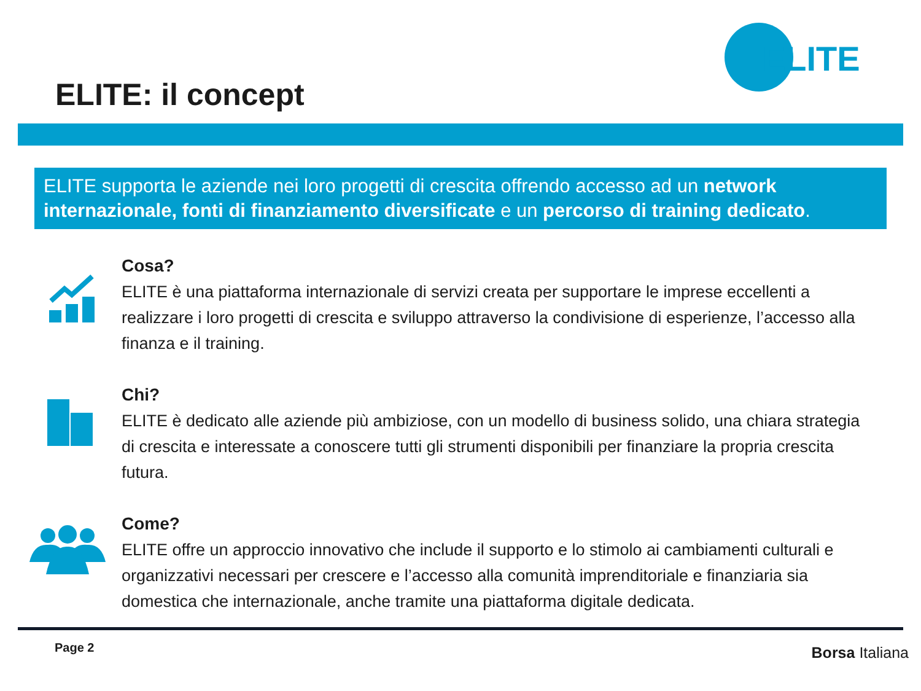ELITE: il concept
ELITE
ELITE supporta le aziende nei loro progetti di crescita offrendo accesso ad un network internazionale, fonti di finanziamento diversificate e un percorso di training dedicato.
Cosa?
ELITE è una piattaforma internazionale di servizi creata per supportare le imprese eccellenti a realizzare i loro progetti di crescita e sviluppo attraverso la condivisione di esperienze, l’accesso alla finanza e il training.
Chi?
ELITE è dedicato alle aziende più ambiziose, con un modello di business solido, una chiara strategia di crescita e interessate a conoscere tutti gli strumenti disponibili per finanziare la propria crescita futura.
Come?
ELITE offre un approccio innovativo che include il supporto e lo stimolo ai cambiamenti culturali e organizzativi necessari per crescere e l’accesso alla comunità imprenditoriale e finanziaria sia domestica che internazionale, anche tramite una piattaforma digitale dedicata.
Page 2 Borsa Italiana